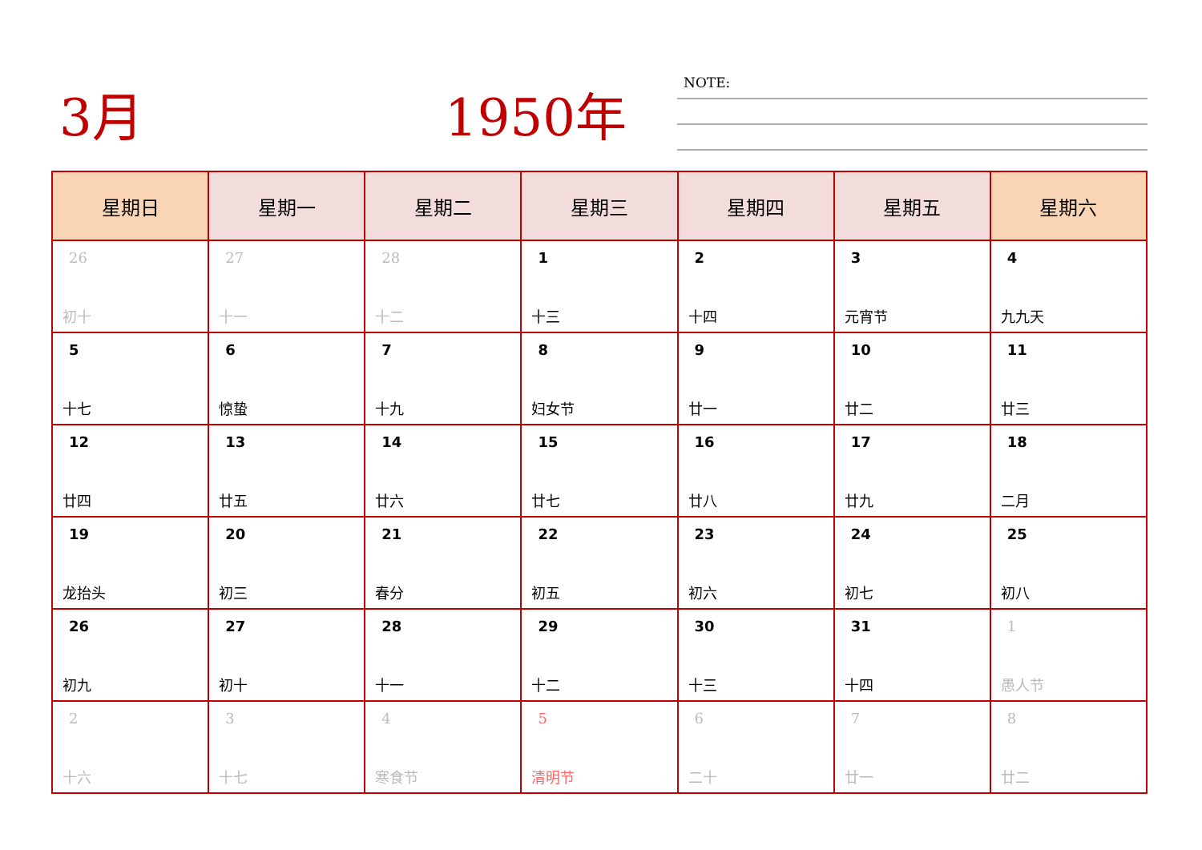3月 1950年 NOTE:
| 星期日 | 星期一 | 星期二 | 星期三 | 星期四 | 星期五 | 星期六 |
| --- | --- | --- | --- | --- | --- | --- |
| 26 初十 | 27 十一 | 28 十二 | 1 十三 | 2 十四 | 3 元宵节 | 4 九九天 |
| 5 十七 | 6 惊蛰 | 7 十九 | 8 妇女节 | 9 廿一 | 10 廿二 | 11 廿三 |
| 12 廿四 | 13 廿五 | 14 廿六 | 15 廿七 | 16 廿八 | 17 廿九 | 18 二月 |
| 19 龙抬头 | 20 初三 | 21 春分 | 22 初五 | 23 初六 | 24 初七 | 25 初八 |
| 26 初九 | 27 初十 | 28 十一 | 29 十二 | 30 十三 | 31 十四 | 1 愚人节 |
| 2 十六 | 3 十七 | 4 寒食节 | 5 清明节 | 6 二十 | 7 廿一 | 8 廿二 |